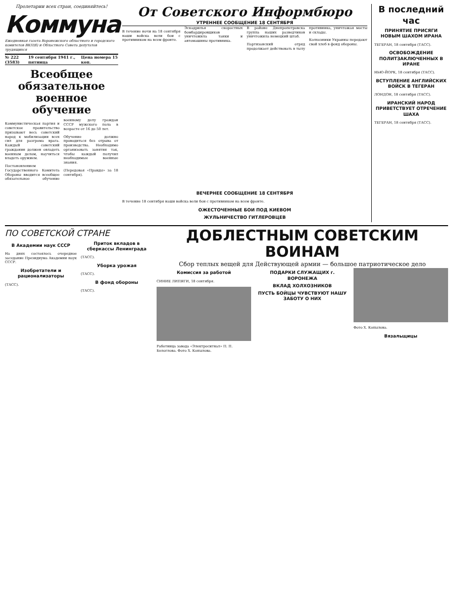Пролетарии всех стран, соединяйтесь!
Коммуна
Ежедневная газета Воронежского областного и городского комитетов ВКП(б) и Областного Совета депутатов трудящихся
№ 222 (3583) 19 сентября 1941 г., пятница Цена номера 15 коп.
Всеобщее обязательное военное обучение
Коммунистическая партия и советское правительство призывают весь советский народ к мобилизации всех сил для разгрома врага. Каждый советский гражданин должен овладеть военным делом, научиться владеть оружием.
Постановлением Государственного Комитета Обороны вводится всеобщее обязательное обучение военному делу граждан СССР мужского пола в возрасте от 16 до 50 лет.
Обучение должно проводиться без отрыва от производства. Необходимо организовать занятия так, чтобы каждый получил необходимые военные знания.
(Передовая «Правды» за 18 сентября).
От Советского Информбюро
УТРЕННЕЕ СООБЩЕНИЕ 18 СЕНТЯБРЯ
В течение ночи на 18 сентября наши войска вели бои с противником на всем фронте.
Эскадрилья скоростных бомбардировщиков уничтожила танки и автомашины противника.
В районе Днепропетровска группа наших разведчиков уничтожила немецкий штаб.
Партизанский отряд продолжает действовать в тылу противника, уничтожая мосты и склады.
Колхозники Украины передают свой хлеб в фонд обороны.
ВЕЧЕРНЕЕ СООБЩЕНИЕ 18 СЕНТЯБРЯ
В течение 18 сентября наши войска вели бои с противником на всем фронте.
ОЖЕСТОЧЕННЫЕ БОИ ПОД КИЕВОМ
ЖУЛЬНИЧЕСТВО ГИТЛЕРОВЦЕВ
В последний час
ПРИНЯТИЕ ПРИСЯГИ НОВЫМ ШАХОМ ИРАНА
ТЕГЕРАН, 18 сентября (ТАСС).
ОСВОБОЖДЕНИЕ ПОЛИТЗАКЛЮЧЕННЫХ В ИРАНЕ
НЬЮ-ЙОРК, 18 сентября (ТАСС).
ВСТУПЛЕНИЕ АНГЛИЙСКИХ ВОЙСК В ТЕГЕРАН
ЛОНДОН, 18 сентября (ТАСС).
ИРАНСКИЙ НАРОД ПРИВЕТСТВУЕТ ОТРЕЧЕНИЕ ШАХА
ТЕГЕРАН, 18 сентября (ТАСС).
ПО СОВЕТСКОЙ СТРАНЕ
В Академии наук СССР
На днях состоялось очередное заседание Президиума Академии наук СССР.
Изобретатели и рационализаторы
(ТАСС).
Приток вкладов в сберкассы Ленинграда
(ТАСС).
Уборка урожая
(ТАСС).
В фонд обороны
(ТАСС).
ДОБЛЕСТНЫМ СОВЕТСКИМ ВОИНАМ
Сбор теплых вещей для Действующей армии — большое патриотическое дело
Комиссия за работой
СИНИЕ ЛИПЯГИ, 18 сентября.
Работница завода «Электросигнал» П. П. Белоглова. Фото Х. Копылова.
ПОДАРКИ СЛУЖАЩИХ г. ВОРОНЕЖА
ВКЛАД ХОЛХОЗНИКОВ
ПУСТЬ БОЙЦЫ ЧУВСТВУЮТ НАШУ ЗАБОТУ О НИХ
Фото Х. Копылова.
Вязальщицы